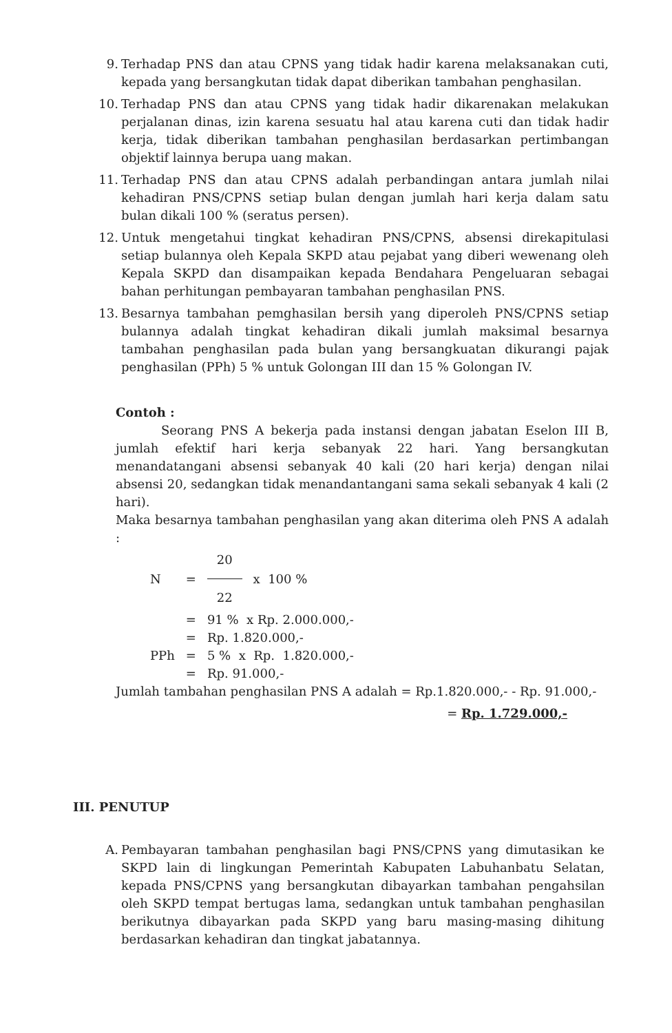9. Terhadap PNS dan atau CPNS yang tidak hadir karena melaksanakan cuti, kepada yang bersangkutan tidak dapat diberikan tambahan penghasilan.
10. Terhadap PNS dan atau CPNS yang tidak hadir dikarenakan melakukan perjalanan dinas, izin karena sesuatu hal atau karena cuti dan tidak hadir kerja, tidak diberikan tambahan penghasilan berdasarkan pertimbangan objektif lainnya berupa uang makan.
11. Terhadap PNS dan atau CPNS adalah perbandingan antara jumlah nilai kehadiran PNS/CPNS setiap bulan dengan jumlah hari kerja dalam satu bulan dikali 100 % (seratus persen).
12. Untuk mengetahui tingkat kehadiran PNS/CPNS, absensi direkapitulasi setiap bulannya oleh Kepala SKPD atau pejabat yang diberi wewenang oleh Kepala SKPD dan disampaikan kepada Bendahara Pengeluaran sebagai bahan perhitungan pembayaran tambahan penghasilan PNS.
13. Besarnya tambahan pemghasilan bersih yang diperoleh PNS/CPNS setiap bulannya adalah tingkat kehadiran dikali jumlah maksimal besarnya tambahan penghasilan pada bulan yang bersangkuatan dikurangi pajak penghasilan (PPh) 5 % untuk Golongan III dan 15 % Golongan IV.
Contoh :
Seorang PNS A bekerja pada instansi dengan jabatan Eselon III B, jumlah efektif hari kerja sebanyak 22 hari. Yang bersangkutan menandatangani absensi sebanyak 40 kali (20 hari kerja) dengan nilai absensi 20, sedangkan tidak menandantangani sama sekali sebanyak 4 kali (2 hari).
Maka besarnya tambahan penghasilan yang akan diterima oleh PNS A adalah :
| N | = | 20 22 | x 100 % |
| | = | 91 % x Rp. 2.000.000,- | |
| | = | Rp. 1.820.000,- | |
| PPh | = | 5 % x Rp. 1.820.000,- | |
| | = | Rp. 91.000,- | |
Jumlah tambahan penghasilan PNS A adalah = Rp.1.820.000,- - Rp. 91.000,-
= Rp. 1.729.000,-
III. PENUTUP
A. Pembayaran tambahan penghasilan bagi PNS/CPNS yang dimutasikan ke SKPD lain di lingkungan Pemerintah Kabupaten Labuhanbatu Selatan, kepada PNS/CPNS yang bersangkutan dibayarkan tambahan pengahsilan oleh SKPD tempat bertugas lama, sedangkan untuk tambahan penghasilan berikutnya dibayarkan pada SKPD yang baru masing-masing dihitung berdasarkan kehadiran dan tingkat jabatannya.